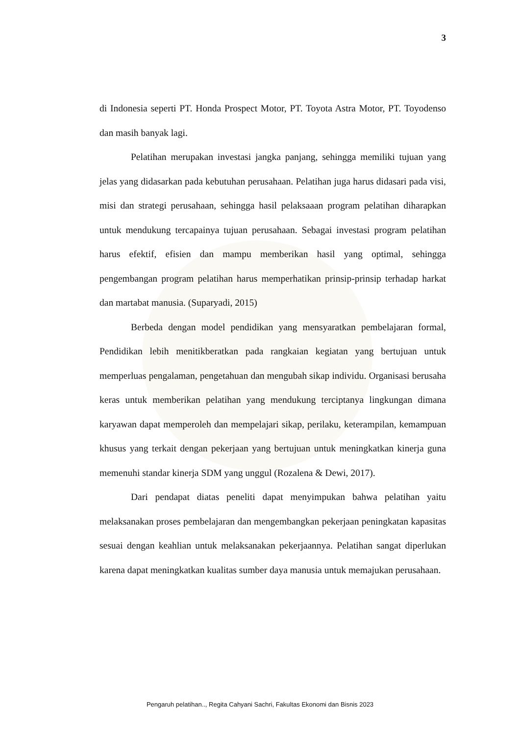3
di Indonesia seperti PT. Honda Prospect Motor, PT. Toyota Astra Motor, PT. Toyodenso dan masih banyak lagi.
Pelatihan merupakan investasi jangka panjang, sehingga memiliki tujuan yang jelas yang didasarkan pada kebutuhan perusahaan. Pelatihan juga harus didasari pada visi, misi dan strategi perusahaan, sehingga hasil pelaksaaan program pelatihan diharapkan untuk mendukung tercapainya tujuan perusahaan. Sebagai investasi program pelatihan harus efektif, efisien dan mampu memberikan hasil yang optimal, sehingga pengembangan program pelatihan harus memperhatikan prinsip-prinsip terhadap harkat dan martabat manusia. (Suparyadi, 2015)
Berbeda dengan model pendidikan yang mensyaratkan pembelajaran formal, Pendidikan lebih menitikberatkan pada rangkaian kegiatan yang bertujuan untuk memperluas pengalaman, pengetahuan dan mengubah sikap individu. Organisasi berusaha keras untuk memberikan pelatihan yang mendukung terciptanya lingkungan dimana karyawan dapat memperoleh dan mempelajari sikap, perilaku, keterampilan, kemampuan khusus yang terkait dengan pekerjaan yang bertujuan untuk meningkatkan kinerja guna memenuhi standar kinerja SDM yang unggul (Rozalena & Dewi, 2017).
Dari pendapat diatas peneliti dapat menyimpukan bahwa pelatihan yaitu melaksanakan proses pembelajaran dan mengembangkan pekerjaan peningkatan kapasitas sesuai dengan keahlian untuk melaksanakan pekerjaannya. Pelatihan sangat diperlukan karena dapat meningkatkan kualitas sumber daya manusia untuk memajukan perusahaan.
Pengaruh pelatihan.., Regita Cahyani Sachri, Fakultas Ekonomi dan Bisnis 2023